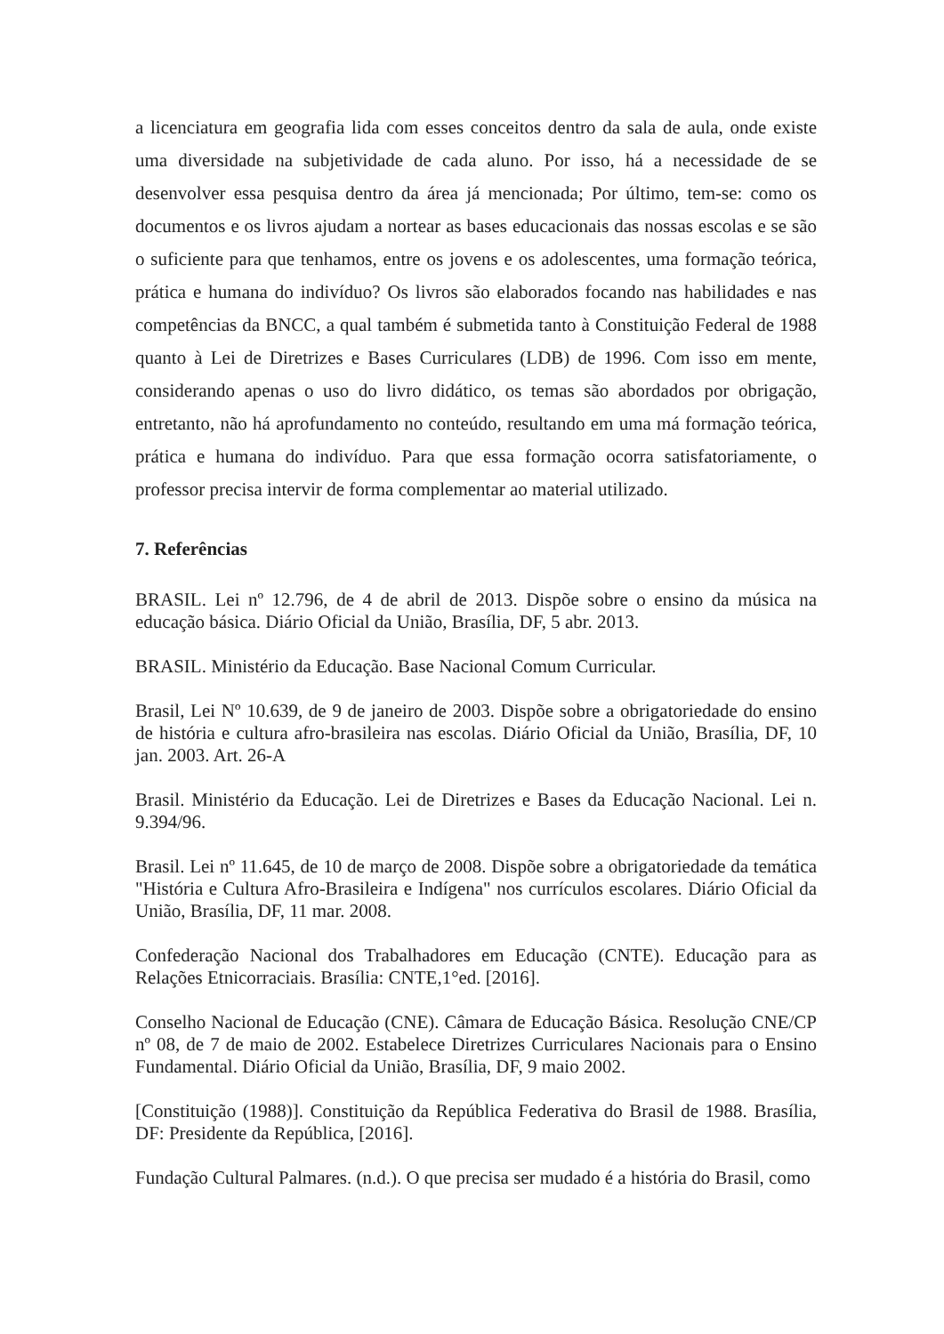a licenciatura em geografia lida com esses conceitos dentro da sala de aula, onde existe uma diversidade na subjetividade de cada aluno. Por isso, há a necessidade de se desenvolver essa pesquisa dentro da área já mencionada; Por último, tem-se: como os documentos e os livros ajudam a nortear as bases educacionais das nossas escolas e se são o suficiente para que tenhamos, entre os jovens e os adolescentes, uma formação teórica, prática e humana do indivíduo? Os livros são elaborados focando nas habilidades e nas competências da BNCC, a qual também é submetida tanto à Constituição Federal de 1988 quanto à Lei de Diretrizes e Bases Curriculares (LDB) de 1996. Com isso em mente, considerando apenas o uso do livro didático, os temas são abordados por obrigação, entretanto, não há aprofundamento no conteúdo, resultando em uma má formação teórica, prática e humana do indivíduo. Para que essa formação ocorra satisfatoriamente, o professor precisa intervir de forma complementar ao material utilizado.
7. Referências
BRASIL. Lei nº 12.796, de 4 de abril de 2013. Dispõe sobre o ensino da música na educação básica. Diário Oficial da União, Brasília, DF, 5 abr. 2013.
BRASIL. Ministério da Educação. Base Nacional Comum Curricular.
Brasil, Lei Nº 10.639, de 9 de janeiro de 2003. Dispõe sobre a obrigatoriedade do ensino de história e cultura afro-brasileira nas escolas. Diário Oficial da União, Brasília, DF, 10 jan. 2003. Art. 26-A
Brasil. Ministério da Educação. Lei de Diretrizes e Bases da Educação Nacional. Lei n. 9.394/96.
Brasil. Lei nº 11.645, de 10 de março de 2008. Dispõe sobre a obrigatoriedade da temática "História e Cultura Afro-Brasileira e Indígena" nos currículos escolares. Diário Oficial da União, Brasília, DF, 11 mar. 2008.
Confederação Nacional dos Trabalhadores em Educação (CNTE). Educação para as Relações Etnicorraciais. Brasília: CNTE,1°ed. [2016].
Conselho Nacional de Educação (CNE). Câmara de Educação Básica. Resolução CNE/CP nº 08, de 7 de maio de 2002. Estabelece Diretrizes Curriculares Nacionais para o Ensino Fundamental. Diário Oficial da União, Brasília, DF, 9 maio 2002.
[Constituição (1988)]. Constituição da República Federativa do Brasil de 1988. Brasília, DF: Presidente da República, [2016].
Fundação Cultural Palmares. (n.d.). O que precisa ser mudado é a história do Brasil, como